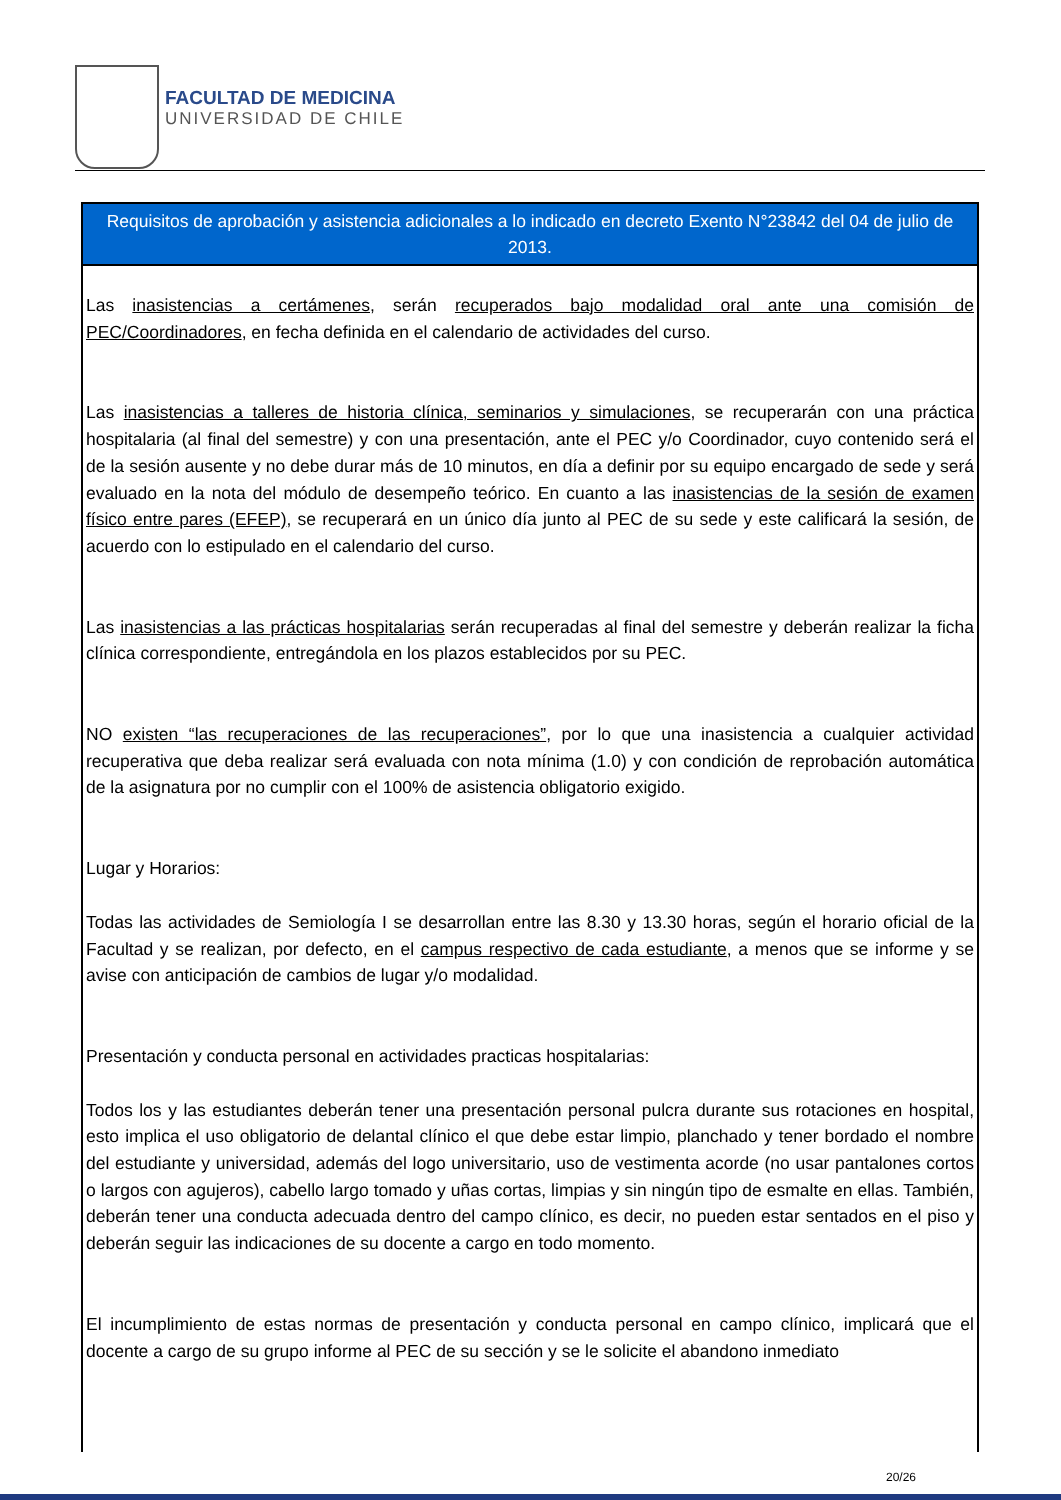FACULTAD DE MEDICINA
UNIVERSIDAD DE CHILE
| Requisitos de aprobación y asistencia adicionales a lo indicado en decreto Exento N°23842 del 04 de julio de 2013. |
| --- |
| Las inasistencias a certámenes , serán recuperados bajo modalidad oral ante una comisión de PEC/Coordinadores , en fecha definida en el calendario de actividades del curso. Las inasistencias a talleres de historia clínica, seminarios y simulaciones , se recuperarán con una práctica hospitalaria (al final del semestre) y con una presentación, ante el PEC y/o Coordinador, cuyo contenido será el de la sesión ausente y no debe durar más de 10 minutos, en día a definir por su equipo encargado de sede y será evaluado en la nota del módulo de desempeño teórico. En cuanto a las inasistencias de la sesión de examen físico entre pares (EFEP) , se recuperará en un único día junto al PEC de su sede y este calificará la sesión, de acuerdo con lo estipulado en el calendario del curso. Las inasistencias a las prácticas hospitalarias serán recuperadas al final del semestre y deberán realizar la ficha clínica correspondiente, entregándola en los plazos establecidos por su PEC. NO existen “las recuperaciones de las recuperaciones” , por lo que una inasistencia a cualquier actividad recuperativa que deba realizar será evaluada con nota mínima (1.0) y con condición de reprobación automática de la asignatura por no cumplir con el 100% de asistencia obligatorio exigido. Lugar y Horarios: Todas las actividades de Semiología I se desarrollan entre las 8.30 y 13.30 horas, según el horario oficial de la Facultad y se realizan, por defecto, en el campus respectivo de cada estudiante , a menos que se informe y se avise con anticipación de cambios de lugar y/o modalidad. Presentación y conducta personal en actividades practicas hospitalarias: Todos los y las estudiantes deberán tener una presentación personal pulcra durante sus rotaciones en hospital, esto implica el uso obligatorio de delantal clínico el que debe estar limpio, planchado y tener bordado el nombre del estudiante y universidad, además del logo universitario, uso de vestimenta acorde (no usar pantalones cortos o largos con agujeros), cabello largo tomado y uñas cortas, limpias y sin ningún tipo de esmalte en ellas. También, deberán tener una conducta adecuada dentro del campo clínico, es decir, no pueden estar sentados en el piso y deberán seguir las indicaciones de su docente a cargo en todo momento. El incumplimiento de estas normas de presentación y conducta personal en campo clínico, implicará que el docente a cargo de su grupo informe al PEC de su sección y se le solicite el abandono inmediato |
20/26